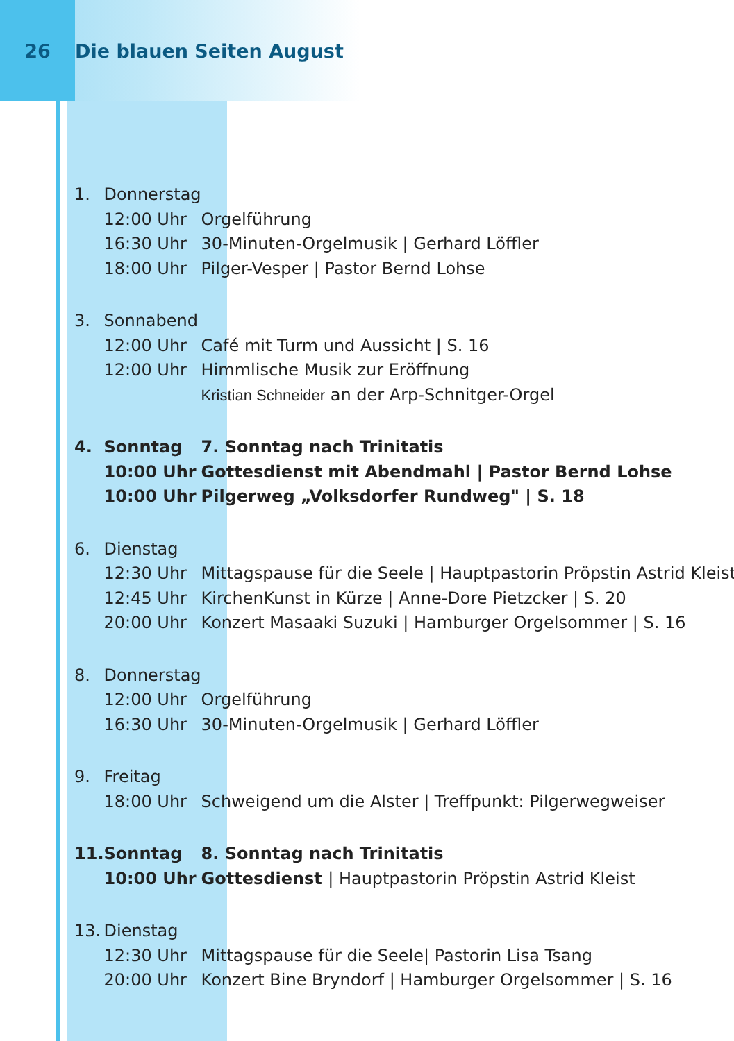26 Die blauen Seiten August
| 1. | Donnerstag | |
| | 12:00 Uhr | Orgelführung |
| | 16:30 Uhr | 30-Minuten-Orgelmusik / Gerhard Löffler |
| | 18:00 Uhr | Pilger-Vesper / Pastor Bernd Lohse |
| 3. | Sonnabend | |
| | 12:00 Uhr | Café mit Turm und Aussicht / S. 16 |
| | 12:00 Uhr | Himmlische Musik zur Eröffnung |
| | | Kristian Schneider an der Arp-Schnitger-Orgel |
| 4. | Sonntag | 7. Sonntag nach Trinitatis |
| | 10:00 Uhr | Gottesdienst mit Abendmahl / Pastor Bernd Lohse |
| | 10:00 Uhr | Pilgerweg „Volksdorfer Rundweg" / S. 18 |
| 6. | Dienstag | |
| | 12:30 Uhr | Mittagspause für die Seele / Hauptpastorin Pröpstin Astrid Kleist |
| | 12:45 Uhr | KirchenKunst in Kürze / Anne-Dore Pietzcker / S. 20 |
| | 20:00 Uhr | Konzert Masaaki Suzuki / Hamburger Orgelsommer / S. 16 |
| 8. | Donnerstag | |
| | 12:00 Uhr | Orgelführung |
| | 16:30 Uhr | 30-Minuten-Orgelmusik / Gerhard Löffler |
| 9. | Freitag | |
| | 18:00 Uhr | Schweigend um die Alster / Treffpunkt: Pilgerwegweiser |
| 11. | Sonntag | 8. Sonntag nach Trinitatis |
| | 10:00 Uhr | Gottesdienst / Hauptpastorin Pröpstin Astrid Kleist |
| 13. | Dienstag | |
| | 12:30 Uhr | Mittagspause für die Seele/ Pastorin Lisa Tsang |
| | 20:00 Uhr | Konzert Bine Bryndorf / Hamburger Orgelsommer / S. 16 |